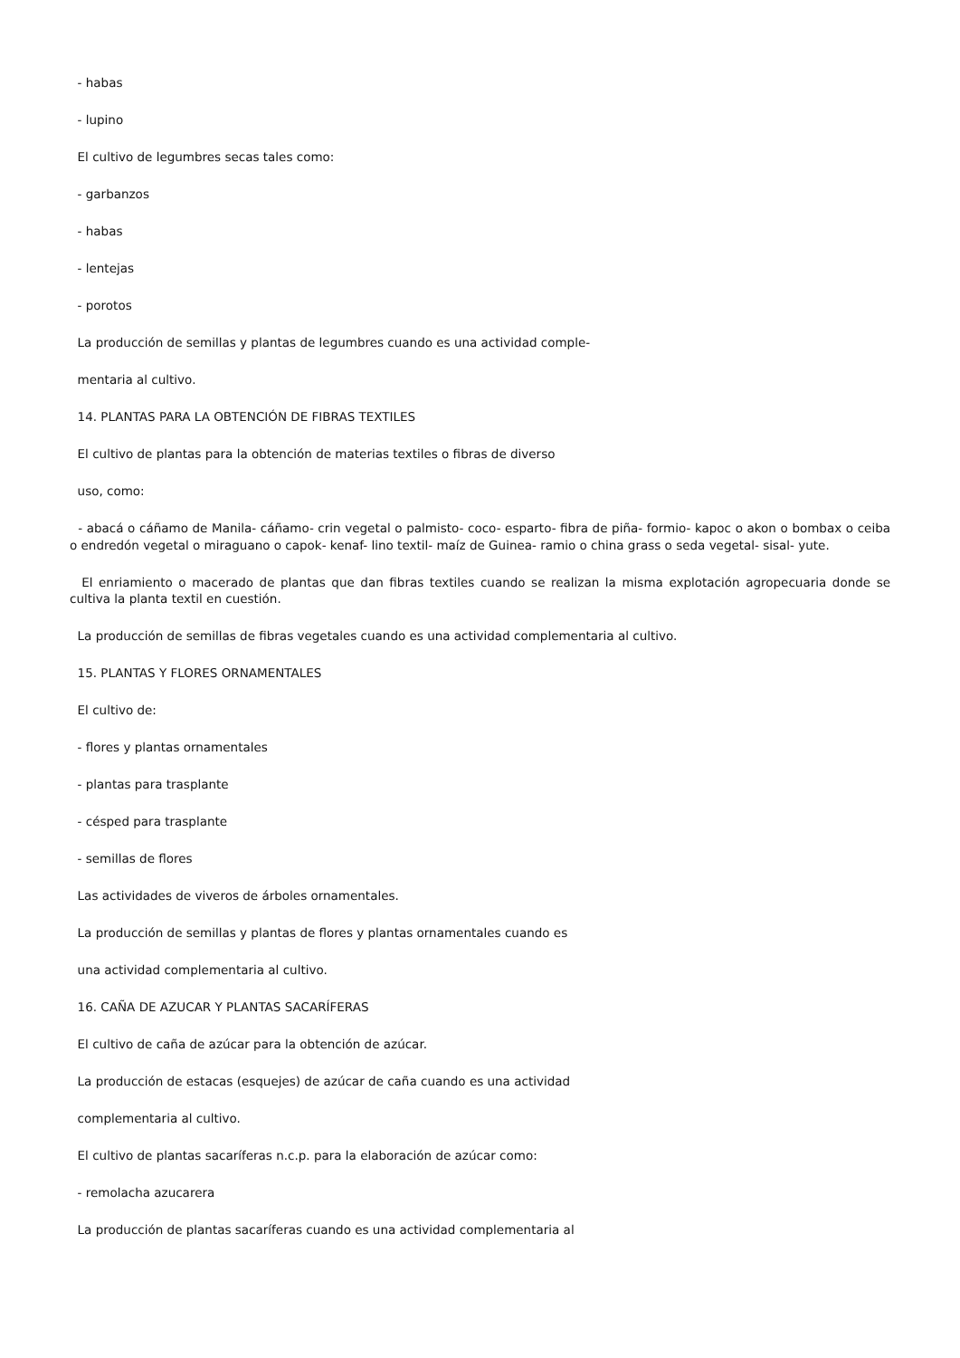- habas
- lupino
El cultivo de legumbres secas tales como:
- garbanzos
- habas
- lentejas
- porotos
La producción de semillas y plantas de legumbres cuando es una actividad comple-
mentaria al cultivo.
14. PLANTAS PARA LA OBTENCIÓN DE FIBRAS TEXTILES
El cultivo de plantas para la obtención de materias textiles o fibras de diverso
uso, como:
- abacá o cáñamo de Manila- cáñamo- crin vegetal o palmisto- coco- esparto- fibra de piña- formio- kapoc o akon o bombax o ceiba o endredón vegetal o miraguano o capok- kenaf- lino textil- maíz de Guinea- ramio o china grass o seda vegetal- sisal- yute.
El enriamiento o macerado de plantas que dan fibras textiles cuando se realizan la misma explotación agropecuaria donde se cultiva la planta textil en cuestión.
La producción de semillas de fibras vegetales cuando es una actividad complementaria al cultivo.
15. PLANTAS Y FLORES ORNAMENTALES
El cultivo de:
- flores y plantas ornamentales
- plantas para trasplante
- césped para trasplante
- semillas de flores
Las actividades de viveros de árboles ornamentales.
La producción de semillas y plantas de flores y plantas ornamentales cuando es
una actividad complementaria al cultivo.
16. CAÑA DE AZUCAR Y PLANTAS SACARÍFERAS
El cultivo de caña de azúcar para la obtención de azúcar.
La producción de estacas (esquejes) de azúcar de caña cuando es una actividad
complementaria al cultivo.
El cultivo de plantas sacaríferas n.c.p. para la elaboración de azúcar como:
- remolacha azucarera
La producción de plantas sacaríferas cuando es una actividad complementaria al